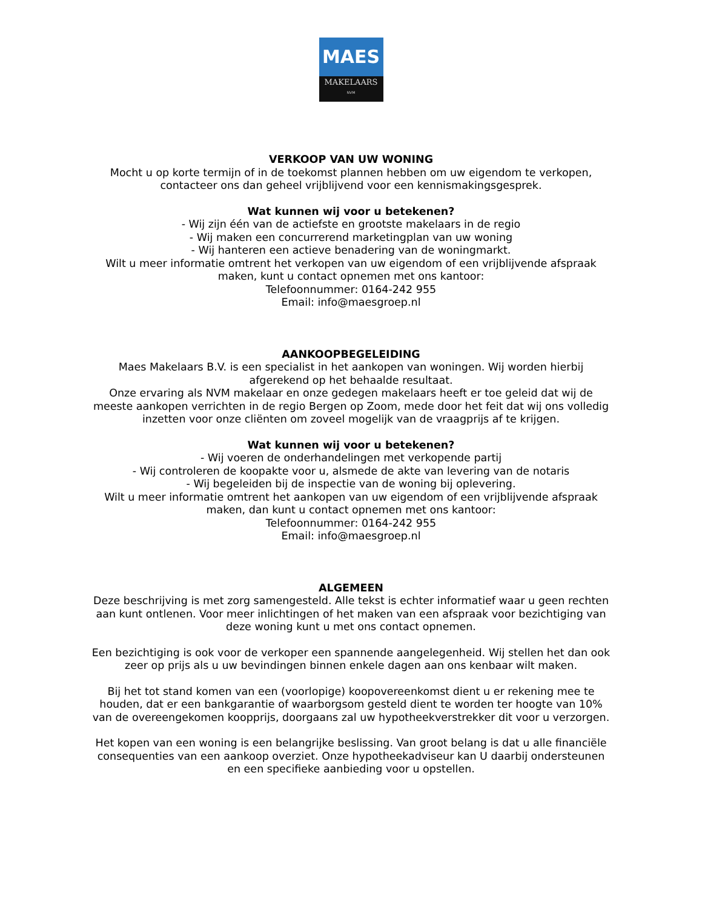MAES
MAKELAARS
NVM
VERKOOP VAN UW WONING
Mocht u op korte termijn of in de toekomst plannen hebben om uw eigendom te verkopen, contacteer ons dan geheel vrijblijvend voor een kennismakingsgesprek.
Wat kunnen wij voor u betekenen?
- Wij zijn één van de actiefste en grootste makelaars in de regio
- Wij maken een concurrerend marketingplan van uw woning
- Wij hanteren een actieve benadering van de woningmarkt.
Wilt u meer informatie omtrent het verkopen van uw eigendom of een vrijblijvende afspraak maken, kunt u contact opnemen met ons kantoor:
Telefoonnummer: 0164-242 955
Email: info@maesgroep.nl
AANKOOPBEGELEIDING
Maes Makelaars B.V. is een specialist in het aankopen van woningen. Wij worden hierbij afgerekend op het behaalde resultaat.
Onze ervaring als NVM makelaar en onze gedegen makelaars heeft er toe geleid dat wij de meeste aankopen verrichten in de regio Bergen op Zoom, mede door het feit dat wij ons volledig inzetten voor onze cliënten om zoveel mogelijk van de vraagprijs af te krijgen.
Wat kunnen wij voor u betekenen?
- Wij voeren de onderhandelingen met verkopende partij
- Wij controleren de koopakte voor u, alsmede de akte van levering van de notaris
- Wij begeleiden bij de inspectie van de woning bij oplevering.
Wilt u meer informatie omtrent het aankopen van uw eigendom of een vrijblijvende afspraak maken, dan kunt u contact opnemen met ons kantoor:
Telefoonnummer: 0164-242 955
Email: info@maesgroep.nl
ALGEMEEN
Deze beschrijving is met zorg samengesteld. Alle tekst is echter informatief waar u geen rechten aan kunt ontlenen. Voor meer inlichtingen of het maken van een afspraak voor bezichtiging van deze woning kunt u met ons contact opnemen.
Een bezichtiging is ook voor de verkoper een spannende aangelegenheid. Wij stellen het dan ook zeer op prijs als u uw bevindingen binnen enkele dagen aan ons kenbaar wilt maken.
Bij het tot stand komen van een (voorlopige) koopovereenkomst dient u er rekening mee te houden, dat er een bankgarantie of waarborgsom gesteld dient te worden ter hoogte van 10% van de overeengekomen koopprijs, doorgaans zal uw hypotheekverstrekker dit voor u verzorgen.
Het kopen van een woning is een belangrijke beslissing. Van groot belang is dat u alle financiële consequenties van een aankoop overziet. Onze hypotheekadviseur kan U daarbij ondersteunen en een specifieke aanbieding voor u opstellen.